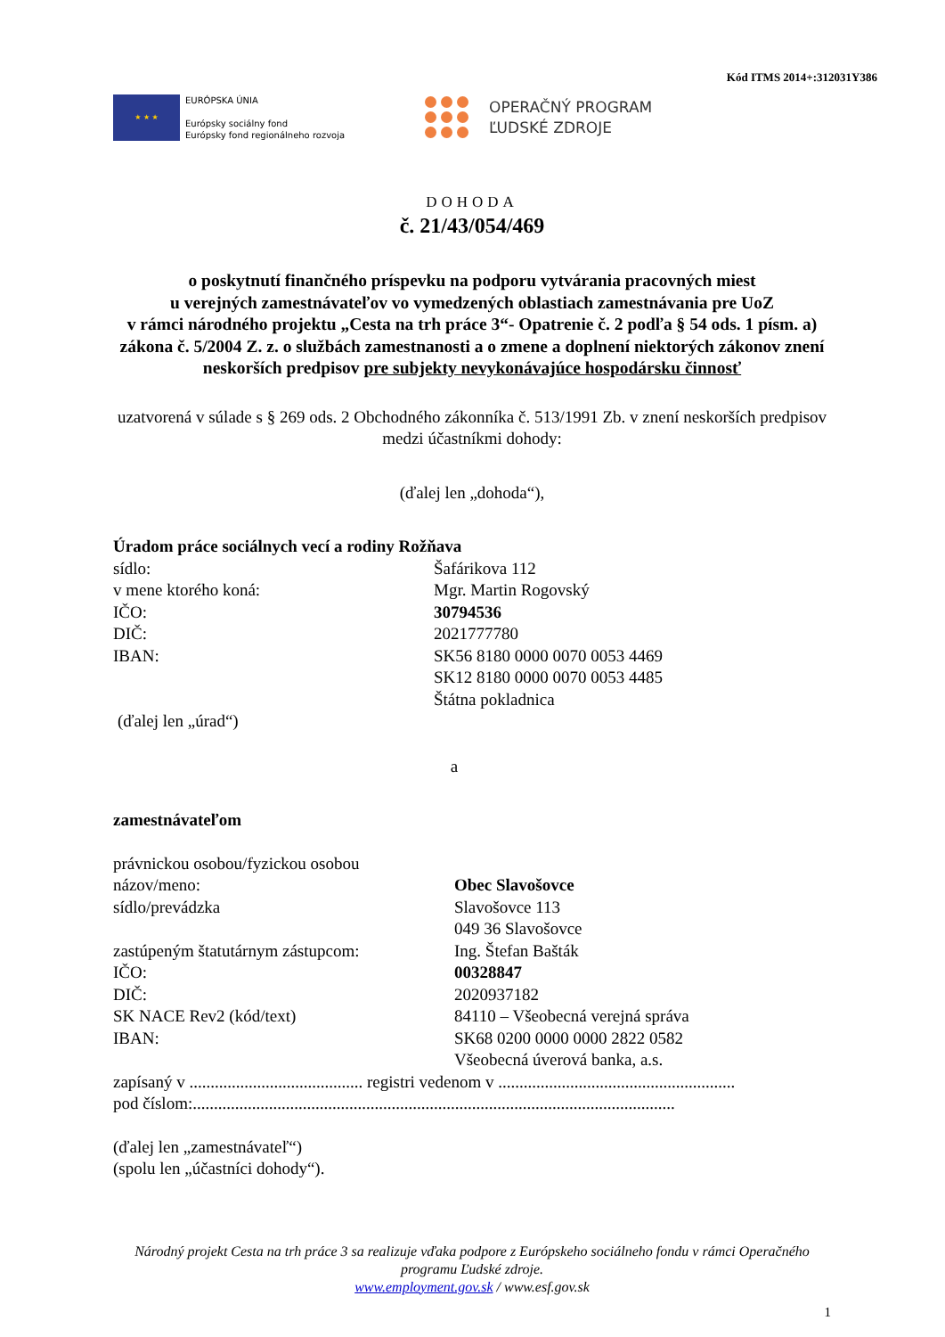Kód ITMS 2014+:312031Y386
★ ★ ★
EURÓPSKA ÚNIA
Európsky sociálny fond
Európsky fond regionálneho rozvoja
OPERAČNÝ PROGRAM
ĽUDSKÉ ZDROJE
DOHODA
č. 21/43/054/469
o poskytnutí finančného príspevku na podporu vytvárania pracovných miest
u verejných zamestnávateľov vo vymedzených oblastiach zamestnávania pre UoZ
v rámci národného projektu „Cesta na trh práce 3“- Opatrenie č. 2 podľa § 54 ods. 1 písm. a) zákona č. 5/2004 Z. z. o službách zamestnanosti a o zmene a doplnení niektorých zákonov znení neskorších predpisov pre subjekty nevykonávajúce hospodársku činnosť
uzatvorená v súlade s § 269 ods. 2 Obchodného zákonníka č. 513/1991 Zb. v znení neskorších predpisov medzi účastníkmi dohody:
(ďalej len „dohoda“),
Úradom práce sociálnych vecí a rodiny Rožňava
sídlo: Šafárikova 112
v mene ktorého koná: Mgr. Martin Rogovský
IČO: 30794536
DIČ: 2021777780
IBAN: SK56 8180 0000 0070 0053 4469
SK12 8180 0000 0070 0053 4485
Štátna pokladnica
(ďalej len „úrad“)
a
zamestnávateľom
právnickou osobou/fyzickou osobou
názov/meno: Obec Slavošovce
sídlo/prevádzka Slavošovce 113
049 36 Slavošovce
zastúpeným štatutárnym zástupcom: Ing. Štefan Bašták
IČO: 00328847
DIČ: 2020937182
SK NACE Rev2 (kód/text) 84110 – Všeobecná verejná správa
IBAN: SK68 0200 0000 0000 2822 0582
Všeobecná úverová banka, a.s.
zapísaný v ......................................... registri vedenom v ........................................................
pod číslom:..................................................................................................................
(ďalej len „zamestnávateľ“)
(spolu len „účastníci dohody“).
Národný projekt Cesta na trh práce 3 sa realizuje vďaka podpore z Európskeho sociálneho fondu v rámci Operačného programu Ľudské zdroje.
www.employment.gov.sk / www.esf.gov.sk
1